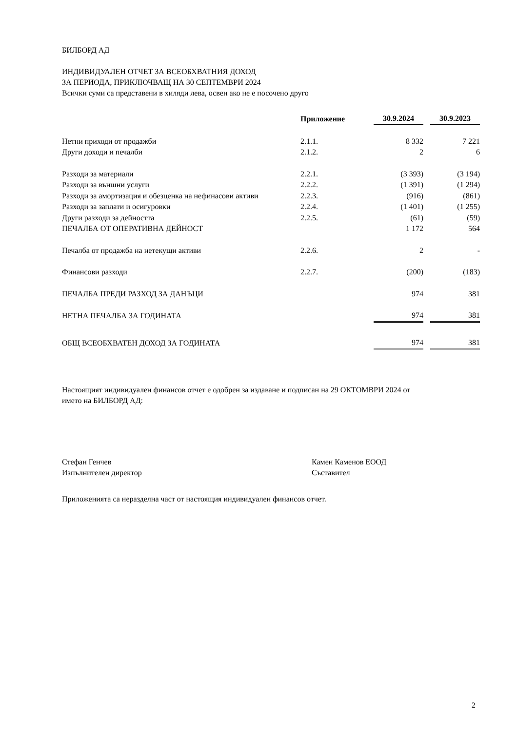БИЛБОРД АД
ИНДИВИДУАЛЕН ОТЧЕТ ЗА ВСЕОБХВАТНИЯ ДОХОД
ЗА ПЕРИОДА, ПРИКЛЮЧВАЩ НА 30 СЕПТЕМВРИ 2024
Всички суми са представени в хиляди лева, освен ако не е посочено друго
| | Приложение | 30.9.2024 | | 30.9.2023 |
| Нетни приходи от продажби | 2.1.1. | 8 332 | | 7 221 |
| Други доходи и печалби | 2.1.2. | 2 | | 6 |
| Разходи за материали | 2.2.1. | (3 393) | | (3 194) |
| Разходи за външни услуги | 2.2.2. | (1 391) | | (1 294) |
| Разходи за амортизация и обезценка на нефинасови активи | 2.2.3. | (916) | | (861) |
| Разходи за заплати и осигуровки | 2.2.4. | (1 401) | | (1 255) |
| Други разходи за дейността | 2.2.5. | (61) | | (59) |
| ПЕЧАЛБА ОТ ОПЕРАТИВНА ДЕЙНОСТ | | 1 172 | | 564 |
| Печалба от продажба на нетекущи активи | 2.2.6. | 2 | | - |
| Финансови разходи | 2.2.7. | (200) | | (183) |
| ПЕЧАЛБА ПРЕДИ РАЗХОД ЗА ДАНЪЦИ | | 974 | | 381 |
| НЕТНА ПЕЧАЛБА ЗА ГОДИНАТА | | 974 | | 381 |
| ОБЩ ВСЕОБХВАТЕН ДОХОД ЗА ГОДИНАТА | | 974 | | 381 |
Настоящият индивидуален финансов отчет е одобрен за издаване и подписан на 29 ОКТОМВРИ 2024 от
името на БИЛБОРД АД:
Стефан Генчев
Изпълнителен директор
Камен Каменов ЕООД
Съставител
Приложенията са неразделна част от настоящия индивидуален финансов отчет.
2